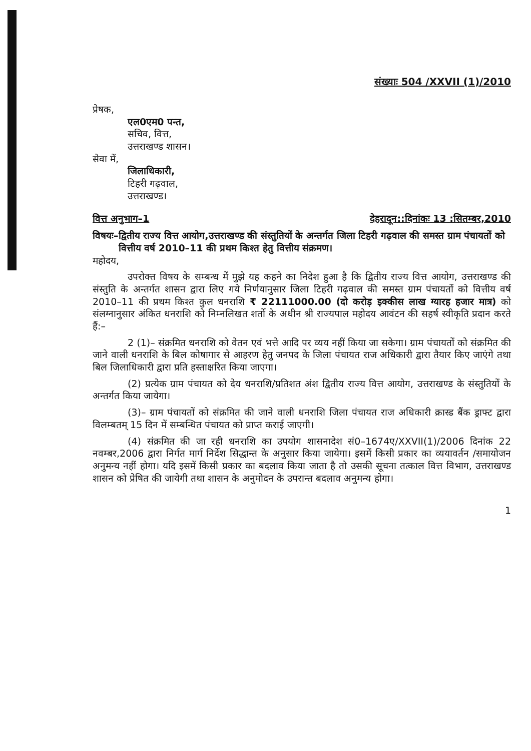संख्याः 504 /XXVII (1)/2010
प्रेषक,
एल0एम0 पन्त,
सचिव, वित्त,
उत्तराखण्ड शासन।
सेवा में,
जिलाधिकारी,
टिहरी गढ़वाल,
उत्तराखण्ड।
वित्त अनुभाग–1 देहरादून::दिनांकः 13 :सितम्बर,2010
विषयः– द्वितीय राज्य वित्त आयोग,उत्तराखण्ड की संस्तुतियों के अन्तर्गत जिला टिहरी गढ़वाल की समस्त ग्राम पंचायतों को वित्तीय वर्ष 2010–11 की प्रथम किश्त हेतु वित्तीय संक्रमण।
महोदय,
उपरोक्त विषय के सम्बन्ध में मुझे यह कहने का निदेश हुआ है कि द्वितीय राज्य वित्त आयोग, उत्तराखण्ड की संस्तुति के अन्तर्गत शासन द्वारा लिए गये निर्णयानुसार जिला टिहरी गढ़वाल की समस्त ग्राम पंचायतों को वित्तीय वर्ष 2010–11 की प्रथम किश्त कुल धनराशि ₹ 22111000.00 (दो करोड़ इक्कीस लाख ग्यारह हजार मात्र) को संलग्नानुसार अंकित धनराशि को निम्नलिखत शर्तो के अधीन श्री राज्यपाल महोदय आवंटन की सहर्ष स्वीकृति प्रदान करते हैं:–
2 (1)– संक्रमित धनराशि को वेतन एवं भत्ते आदि पर व्यय नहीं किया जा सकेगा। ग्राम पंचायतों को संक्रमित की जाने वाली धनराशि के बिल कोषागार से आहरण हेतु जनपद के जिला पंचायत राज अधिकारी द्वारा तैयार किए जाएंगे तथा बिल जिलाधिकारी द्वारा प्रति हस्ताक्षरित किया जाएगा।
(2) प्रत्येक ग्राम पंचायत को देय धनराशि/प्रतिशत अंश द्वितीय राज्य वित्त आयोग, उत्तराखण्ड के संस्तुतियों के अन्तर्गत किया जायेगा।
(3)– ग्राम पंचायतों को संक्रमित की जाने वाली धनराशि जिला पंचायत राज अधिकारी क्रास्ड बैंक ड्राफ्ट द्वारा विलम्बतम् 15 दिन में सम्बन्धित पंचायत को प्राप्त कराई जाएगी।
(4) संक्रमित की जा रही धनराशि का उपयोग शासनादेश सं0–1674ए/XXVII(1)/2006 दिनांक 22 नवम्बर,2006 द्वारा निर्गत मार्ग निर्देश सिद्धान्त के अनुसार किया जायेगा। इसमें किसी प्रकार का व्ययावर्तन /समायोजन अनुमन्य नहीं होगा। यदि इसमें किसी प्रकार का बदलाव किया जाता है तो उसकी सूचना तत्काल वित्त विभाग, उत्तराखण्ड शासन को प्रेषित की जायेगी तथा शासन के अनुमोदन के उपरान्त बदलाव अनुमन्य होगा।
1